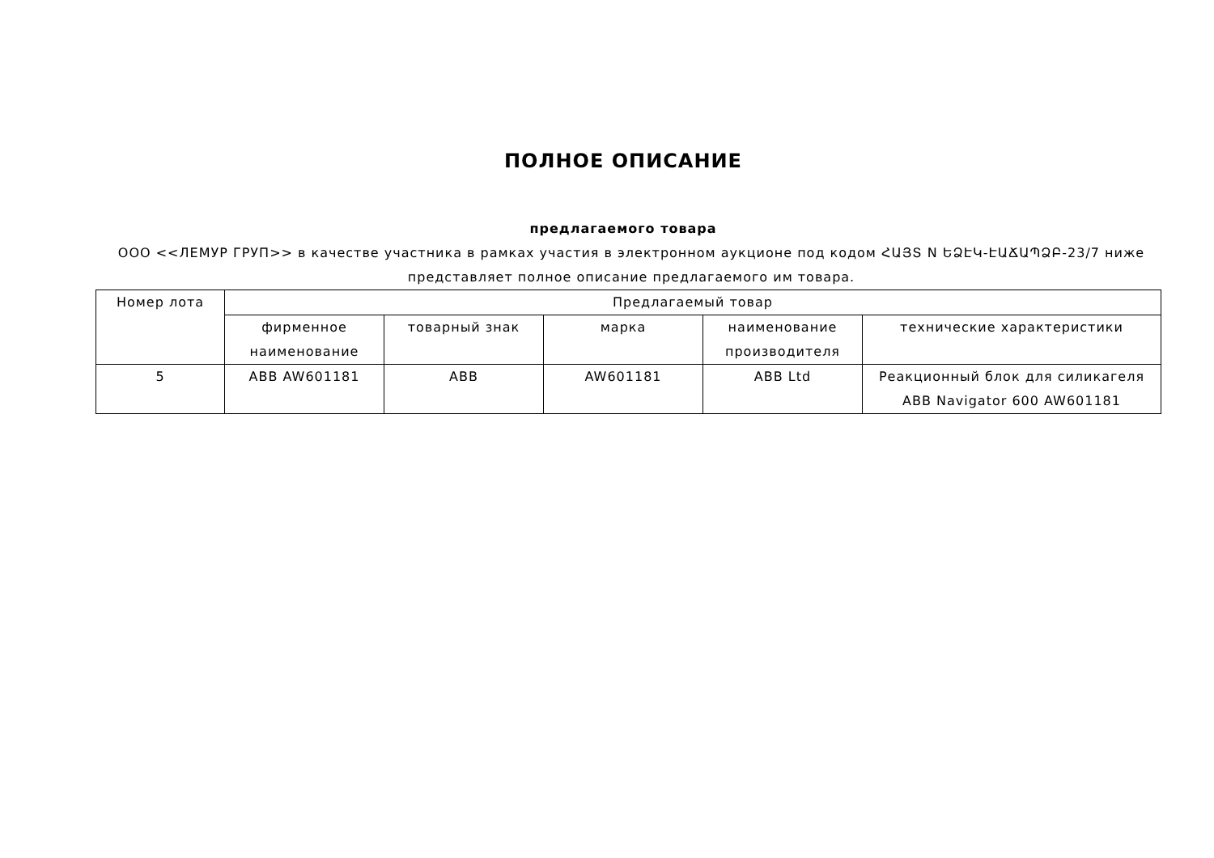ПОЛНОЕ ОПИСАНИЕ
предлагаемого товара
ООО <<ЛЕМУР ГРУП>> в качестве участника в рамках участия в электронном аукционе под кодом ՀԱՅՏ N ԵՁԷԿ-ԷԱՃԱՊՁԲ-23/7 ниже представляет полное описание предлагаемого им товара.
| Номер лота | Предлагаемый товар | | | | |
| --- | --- | --- | --- | --- | --- |
| | фирменное наименование | товарный знак | марка | наименование производителя | технические характеристики |
| 5 | ABB AW601181 | ABB | AW601181 | ABB Ltd | Реакционный блок для силикагеля ABB Navigator 600 AW601181 |